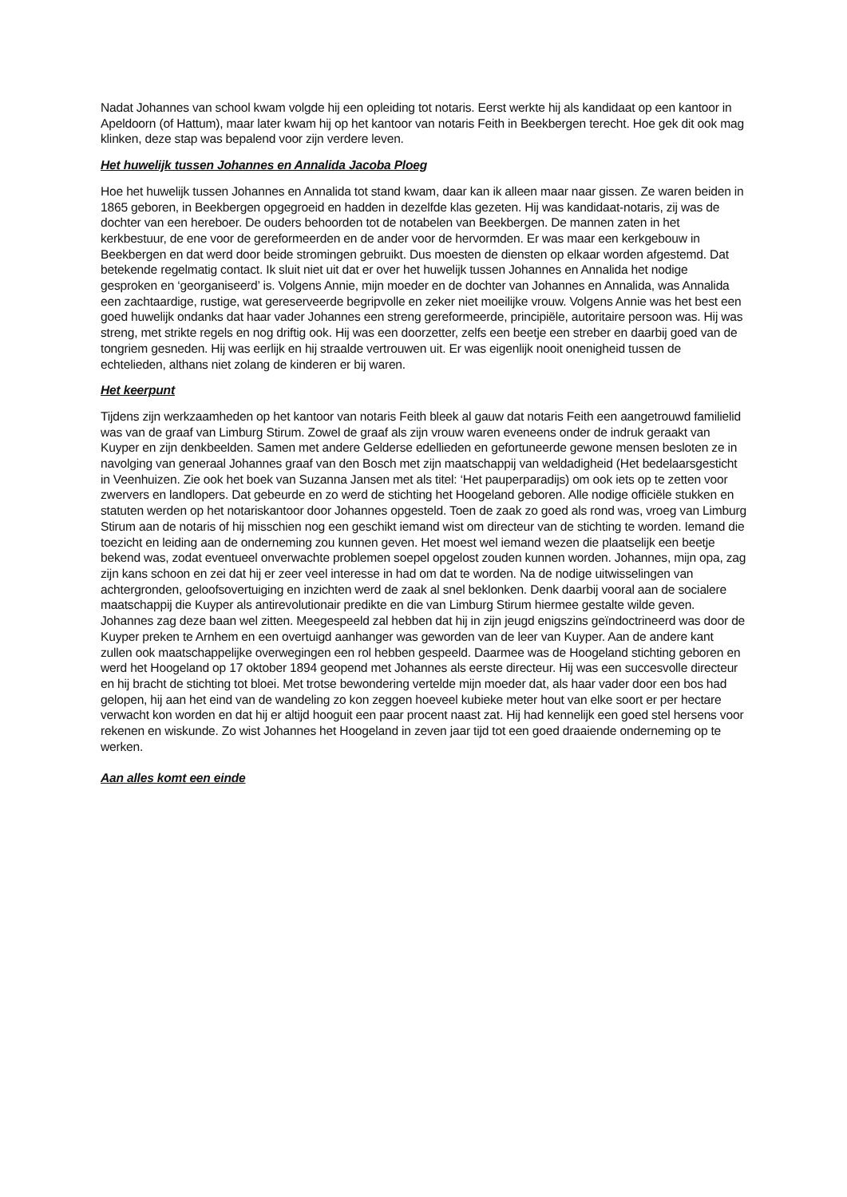Nadat Johannes van school kwam volgde hij een opleiding tot notaris. Eerst werkte hij als kandidaat op een kantoor in Apeldoorn (of Hattum), maar later kwam hij op het kantoor van notaris Feith in Beekbergen terecht. Hoe gek dit ook mag klinken, deze stap was bepalend voor zijn verdere leven.
Het huwelijk tussen Johannes en Annalida Jacoba Ploeg
Hoe het huwelijk tussen Johannes en Annalida tot stand kwam, daar kan ik alleen maar naar gissen. Ze waren beiden in 1865 geboren, in Beekbergen opgegroeid en hadden in dezelfde klas gezeten. Hij was kandidaat-notaris, zij was de dochter van een hereboer. De ouders behoorden tot de notabelen van Beekbergen. De mannen zaten in het kerkbestuur, de ene voor de gereformeerden en de ander voor de hervormden. Er was maar een kerkgebouw in Beekbergen en dat werd door beide stromingen gebruikt. Dus moesten de diensten op elkaar worden afgestemd. Dat betekende regelmatig contact. Ik sluit niet uit dat er over het huwelijk tussen Johannes en Annalida het nodige gesproken en ‘georganiseerd’ is. Volgens Annie, mijn moeder en de dochter van Johannes en Annalida, was Annalida een zachtaardige, rustige, wat gereserveerde begripvolle en zeker niet moeilijke vrouw. Volgens Annie was het best een goed huwelijk ondanks dat haar vader Johannes een streng gereformeerde, principiële, autoritaire persoon was. Hij was streng, met strikte regels en nog driftig ook. Hij was een doorzetter, zelfs een beetje een streber en daarbij goed van de tongriem gesneden. Hij was eerlijk en hij straalde vertrouwen uit. Er was eigenlijk nooit onenigheid tussen de echtelieden, althans niet zolang de kinderen er bij waren.
Het keerpunt
Tijdens zijn werkzaamheden op het kantoor van notaris Feith bleek al gauw dat notaris Feith een aangetrouwd familielid was van de graaf van Limburg Stirum. Zowel de graaf als zijn vrouw waren eveneens onder de indruk geraakt van Kuyper en zijn denkbeelden. Samen met andere Gelderse edellieden en gefortuneerde gewone mensen besloten ze in navolging van generaal Johannes graaf van den Bosch met zijn maatschappij van weldadigheid (Het bedelaarsgesticht in Veenhuizen. Zie ook het boek van Suzanna Jansen met als titel: ‘Het pauperparadijs) om ook iets op te zetten voor zwervers en landlopers. Dat gebeurde en zo werd de stichting het Hoogeland geboren. Alle nodige officiële stukken en statuten werden op het notariskantoor door Johannes opgesteld. Toen de zaak zo goed als rond was, vroeg van Limburg Stirum aan de notaris of hij misschien nog een geschikt iemand wist om directeur van de stichting te worden. Iemand die toezicht en leiding aan de onderneming zou kunnen geven. Het moest wel iemand wezen die plaatselijk een beetje bekend was, zodat eventueel onverwachte problemen soepel opgelost zouden kunnen worden. Johannes, mijn opa, zag zijn kans schoon en zei dat hij er zeer veel interesse in had om dat te worden. Na de nodige uitwisselingen van achtergronden, geloofsovertuiging en inzichten werd de zaak al snel beklonken. Denk daarbij vooral aan de socialere maatschappij die Kuyper als antirevolutionair predikte en die van Limburg Stirum hiermee gestalte wilde geven. Johannes zag deze baan wel zitten. Meegespeeld zal hebben dat hij in zijn jeugd enigszins geïndoctrineerd was door de Kuyper preken te Arnhem en een overtuigd aanhanger was geworden van de leer van Kuyper. Aan de andere kant zullen ook maatschappelijke overwegingen een rol hebben gespeeld. Daarmee was de Hoogeland stichting geboren en werd het Hoogeland op 17 oktober 1894 geopend met Johannes als eerste directeur. Hij was een succesvolle directeur en hij bracht de stichting tot bloei. Met trotse bewondering vertelde mijn moeder dat, als haar vader door een bos had gelopen, hij aan het eind van de wandeling zo kon zeggen hoeveel kubieke meter hout van elke soort er per hectare verwacht kon worden en dat hij er altijd hooguit een paar procent naast zat. Hij had kennelijk een goed stel hersens voor rekenen en wiskunde. Zo wist Johannes het Hoogeland in zeven jaar tijd tot een goed draaiende onderneming op te werken.
Aan alles komt een einde